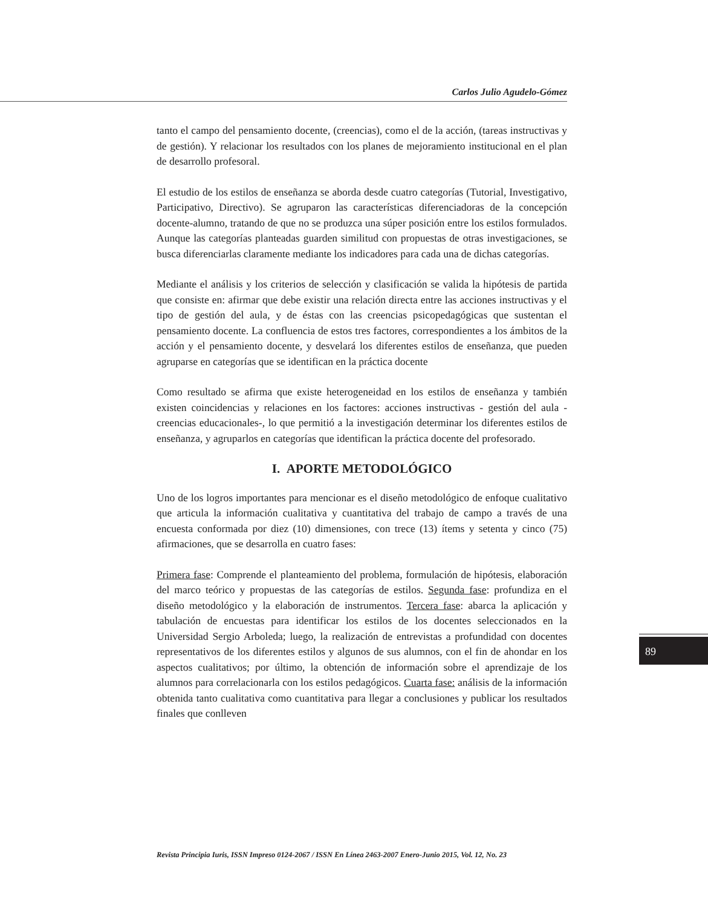Carlos Julio Agudelo-Gómez
tanto el campo del pensamiento docente, (creencias), como el de la acción, (tareas instructivas y de gestión). Y relacionar los resultados con los planes de mejoramiento institucional en el plan de desarrollo profesoral.
El estudio de los estilos de enseñanza se aborda desde cuatro categorías (Tutorial, Investigativo, Participativo, Directivo). Se agruparon las características diferenciadoras de la concepción docente-alumno, tratando de que no se produzca una súper posición entre los estilos formulados. Aunque las categorías planteadas guarden similitud con propuestas de otras investigaciones, se busca diferenciarlas claramente mediante los indicadores para cada una de dichas categorías.
Mediante el análisis y los criterios de selección y clasificación se valida la hipótesis de partida que consiste en: afirmar que debe existir una relación directa entre las acciones instructivas y el tipo de gestión del aula, y de éstas con las creencias psicopedagógicas que sustentan el pensamiento docente. La confluencia de estos tres factores, correspondientes a los ámbitos de la acción y el pensamiento docente, y desvelará los diferentes estilos de enseñanza, que pueden agruparse en categorías que se identifican en la práctica docente
Como resultado se afirma que existe heterogeneidad en los estilos de enseñanza y también existen coincidencias y relaciones en los factores: acciones instructivas - gestión del aula -creencias educacionales-, lo que permitió a la investigación determinar los diferentes estilos de enseñanza, y agruparlos en categorías que identifican la práctica docente del profesorado.
I. APORTE METODOLÓGICO
Uno de los logros importantes para mencionar es el diseño metodológico de enfoque cualitativo que articula la información cualitativa y cuantitativa del trabajo de campo a través de una encuesta conformada por diez (10) dimensiones, con trece (13) ítems y setenta y cinco (75) afirmaciones, que se desarrolla en cuatro fases:
Primera fase: Comprende el planteamiento del problema, formulación de hipótesis, elaboración del marco teórico y propuestas de las categorías de estilos. Segunda fase: profundiza en el diseño metodológico y la elaboración de instrumentos. Tercera fase: abarca la aplicación y tabulación de encuestas para identificar los estilos de los docentes seleccionados en la Universidad Sergio Arboleda; luego, la realización de entrevistas a profundidad con docentes representativos de los diferentes estilos y algunos de sus alumnos, con el fin de ahondar en los aspectos cualitativos; por último, la obtención de información sobre el aprendizaje de los alumnos para correlacionarla con los estilos pedagógicos. Cuarta fase: análisis de la información obtenida tanto cualitativa como cuantitativa para llegar a conclusiones y publicar los resultados finales que conlleven
89
Revista Principia Iuris, ISSN Impreso 0124-2067 / ISSN En Línea 2463-2007 Enero-Junio 2015, Vol. 12, No. 23